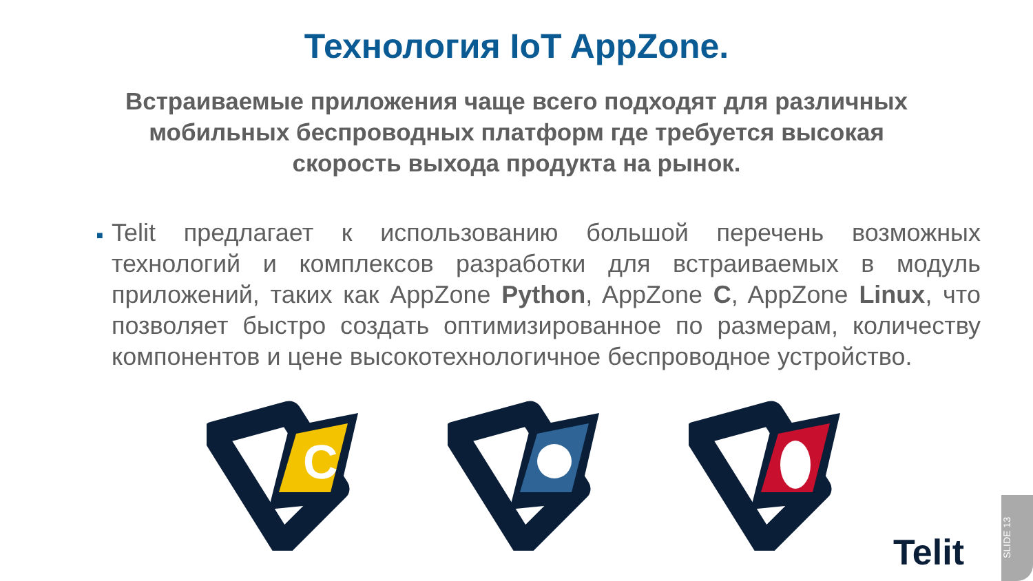Технология IoT AppZone.
Встраиваемые приложения чаще всего подходят для различных мобильных беспроводных платформ где требуется высокая скорость выхода продукта на рынок.
■
Telit предлагает к использованию большой перечень возможных технологий и комплексов разработки для встраиваемых в модуль приложений, таких как AppZone Python, AppZone C, AppZone Linux, что позволяет быстро создать оптимизированное по размерам, количеству компонентов и цене высокотехнологичное беспроводное устройство.
C
Telit
SLIDE 13